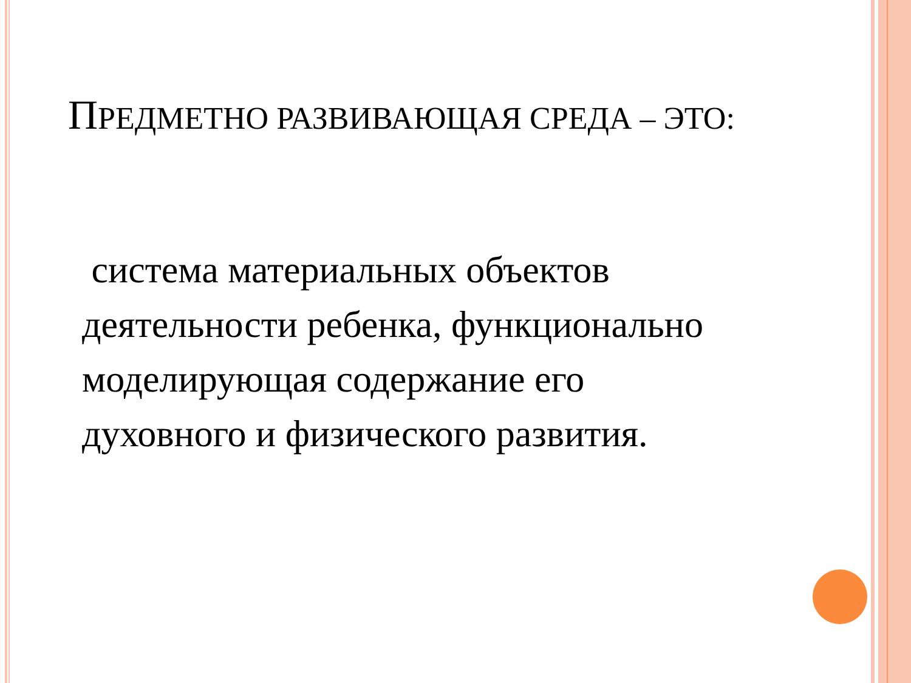ПРЕДМЕТНО РАЗВИВАЮЩАЯ СРЕДА – ЭТО:
система материальных объектов деятельности ребенка, функционально моделирующая содержание его духовного и физического развития.